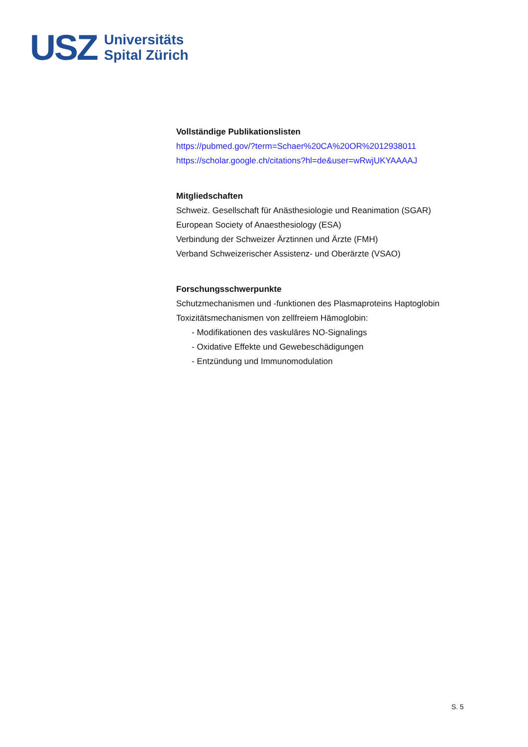USZ
Universitäts
Spital Zürich
Vollständige Publikationslisten
https://pubmed.gov/?term=Schaer%20CA%20OR%2012938011
https://scholar.google.ch/citations?hl=de&user=wRwjUKYAAAAJ
Mitgliedschaften
Schweiz. Gesellschaft für Anästhesiologie und Reanimation (SGAR)
European Society of Anaesthesiology (ESA)
Verbindung der Schweizer Ärztinnen und Ärzte (FMH)
Verband Schweizerischer Assistenz- und Oberärzte (VSAO)
Forschungsschwerpunkte
Schutzmechanismen und -funktionen des Plasmaproteins Haptoglobin
Toxizitätsmechanismen von zellfreiem Hämoglobin:
- Modifikationen des vaskuläres NO-Signalings
- Oxidative Effekte und Gewebeschädigungen
- Entzündung und Immunomodulation
S. 5